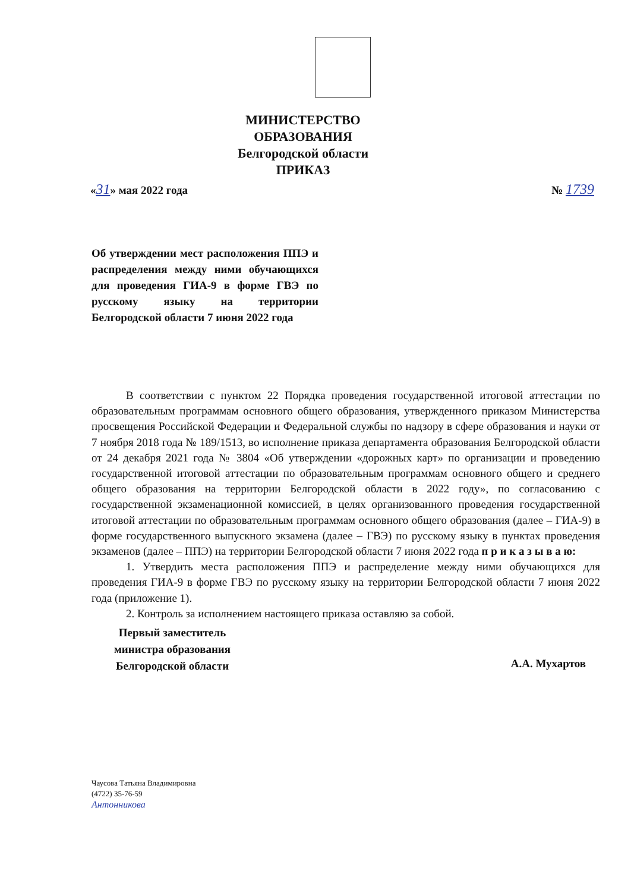МИНИСТЕРСТВО ОБРАЗОВАНИЯ
Белгородской области
ПРИКАЗ
«31» мая 2022 года № 1739
Об утверждении мест расположения ППЭ и распределения между ними обучающихся для проведения ГИА-9 в форме ГВЭ по русскому языку на территории Белгородской области 7 июня 2022 года
В соответствии с пунктом 22 Порядка проведения государственной итоговой аттестации по образовательным программам основного общего образования, утвержденного приказом Министерства просвещения Российской Федерации и Федеральной службы по надзору в сфере образования и науки от 7 ноября 2018 года № 189/1513, во исполнение приказа департамента образования Белгородской области от 24 декабря 2021 года № 3804 «Об утверждении «дорожных карт» по организации и проведению государственной итоговой аттестации по образовательным программам основного общего и среднего общего образования на территории Белгородской области в 2022 году», по согласованию с государственной экзаменационной комиссией, в целях организованного проведения государственной итоговой аттестации по образовательным программам основного общего образования (далее – ГИА-9) в форме государственного выпускного экзамена (далее – ГВЭ) по русскому языку в пунктах проведения экзаменов (далее – ППЭ) на территории Белгородской области 7 июня 2022 года п р и к а з ы в а ю:
1. Утвердить места расположения ППЭ и распределение между ними обучающихся для проведения ГИА-9 в форме ГВЭ по русскому языку на территории Белгородской области 7 июня 2022 года (приложение 1).
2. Контроль за исполнением настоящего приказа оставляю за собой.
Первый заместитель министра образования Белгородской области
А.А. Мухартов
Чаусова Татьяна Владимировна
(4722) 35-76-59
Антонникова